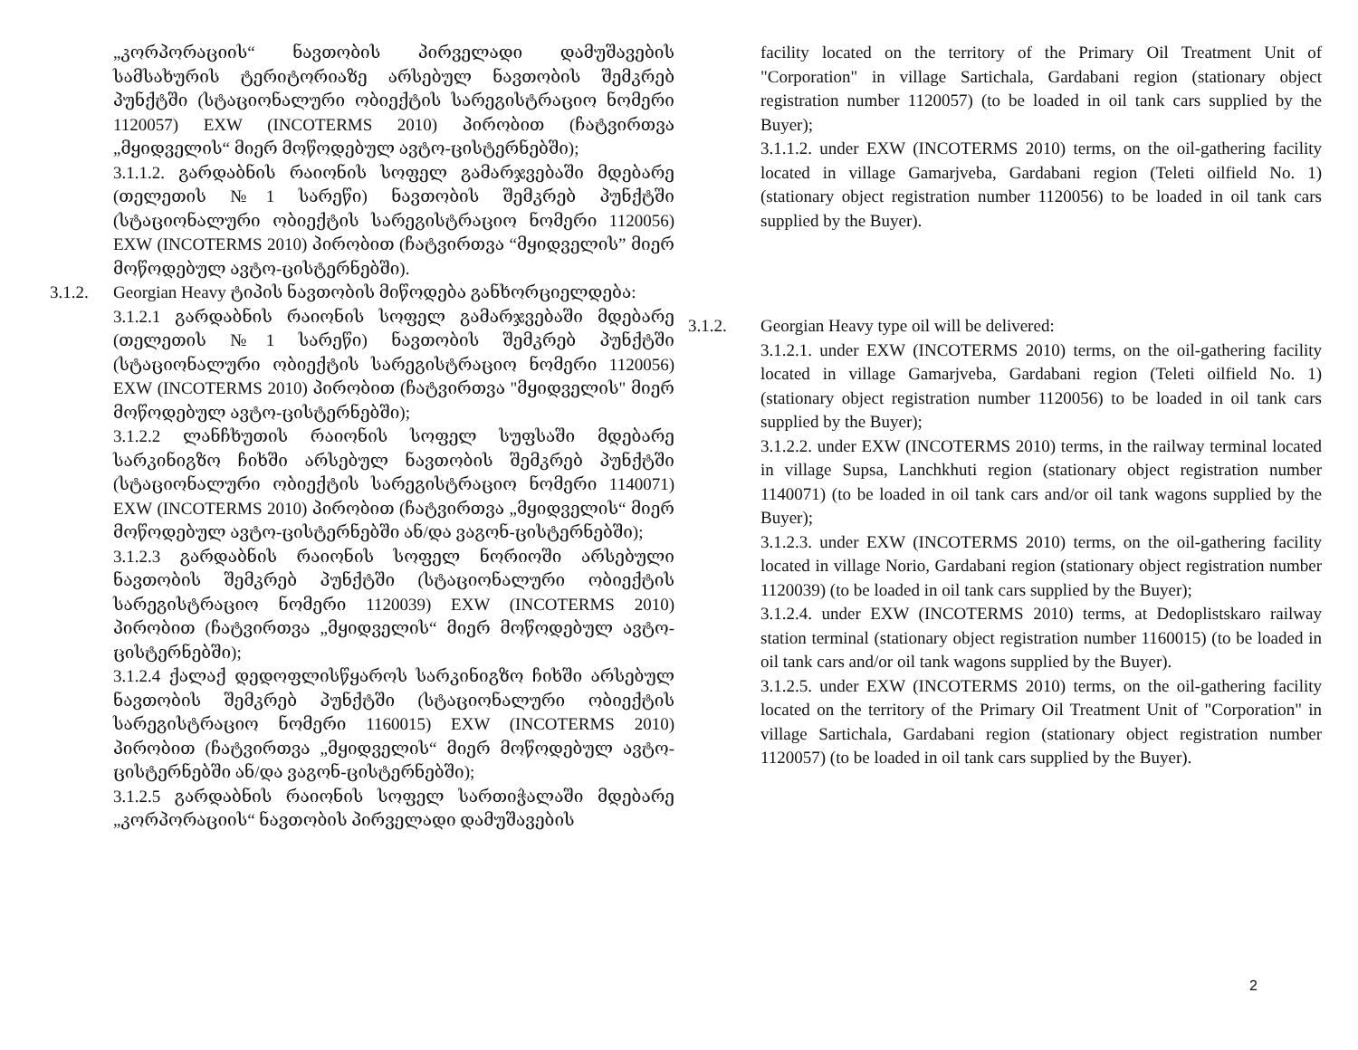„კორპორაციის“ ნავთობის პირველადი დამუშავების სამსახურის ტერიტორიაზე არსებულ ნავთობის შემკრებ პუნქტში (სტაციონალური ობიექტის სარეგისტრაციო ნომერი 1120057) EXW (INCOTERMS 2010) პირობით (ჩატვირთვა „მყიდველის“ მიერ მოწოდებულ ავტო-ცისტერნებში);
3.1.1.2. გარდაბნის რაიონის სოფელ გამარჯვებაში მდებარე (თელეთის №1 სარეწი) ნავთობის შემკრებ პუნქტში (სტაციონალური ობიექტის სარეგისტრაციო ნომერი 1120056) EXW (INCOTERMS 2010) პირობით (ჩატვირთვა “მყიდველის” მიერ მოწოდებულ ავტო-ცისტერნებში).
3.1.2. Georgian Heavy ტიპის ნავთობის მიწოდება განხორციელდება:
3.1.2.1 გარდაბნის რაიონის სოფელ გამარჯვებაში მდებარე (თელეთის №1 სარეწი) ნავთობის შემკრებ პუნქტში (სტაციონალური ობიექტის სარეგისტრაციო ნომერი 1120056) EXW (INCOTERMS 2010) პირობით (ჩატვირთვა "მყიდველის" მიერ მოწოდებულ ავტო-ცისტერნებში);
3.1.2.2 ლანჩხუთის რაიონის სოფელ სუფსაში მდებარე სარკინიგზო ჩიხში არსებულ ნავთობის შემკრებ პუნქტში (სტაციონალური ობიექტის სარეგისტრაციო ნომერი 1140071) EXW (INCOTERMS 2010) პირობით (ჩატვირთვა „მყიდველის“ მიერ მოწოდებულ ავტო-ცისტერნებში ან/და ვაგონ-ცისტერნებში);
3.1.2.3 გარდაბნის რაიონის სოფელ ნორიოში არსებული ნავთობის შემკრებ პუნქტში (სტაციონალური ობიექტის სარეგისტრაციო ნომერი 1120039) EXW (INCOTERMS 2010) პირობით (ჩატვირთვა „მყიდველის“ მიერ მოწოდებულ ავტო-ცისტერნებში);
3.1.2.4 ქალაქ დედოფლისწყაროს სარკინიგზო ჩიხში არსებულ ნავთობის შემკრებ პუნქტში (სტაციონალური ობიექტის სარეგისტრაციო ნომერი 1160015) EXW (INCOTERMS 2010) პირობით (ჩატვირთვა „მყიდველის“ მიერ მოწოდებულ ავტო-ცისტერნებში ან/და ვაგონ-ცისტერნებში);
3.1.2.5 გარდაბნის რაიონის სოფელ სართიჭალაში მდებარე „კორპორაციის“ ნავთობის პირველადი დამუშავების
facility located on the territory of the Primary Oil Treatment Unit of "Corporation" in village Sartichala, Gardabani region (stationary object registration number 1120057) (to be loaded in oil tank cars supplied by the Buyer);
3.1.1.2. under EXW (INCOTERMS 2010) terms, on the oil-gathering facility located in village Gamarjveba, Gardabani region (Teleti oilfield No. 1) (stationary object registration number 1120056) to be loaded in oil tank cars supplied by the Buyer).
3.1.2. Georgian Heavy type oil will be delivered:
3.1.2.1. under EXW (INCOTERMS 2010) terms, on the oil-gathering facility located in village Gamarjveba, Gardabani region (Teleti oilfield No. 1) (stationary object registration number 1120056) to be loaded in oil tank cars supplied by the Buyer);
3.1.2.2. under EXW (INCOTERMS 2010) terms, in the railway terminal located in village Supsa, Lanchkhuti region (stationary object registration number 1140071) (to be loaded in oil tank cars and/or oil tank wagons supplied by the Buyer);
3.1.2.3. under EXW (INCOTERMS 2010) terms, on the oil-gathering facility located in village Norio, Gardabani region (stationary object registration number 1120039) (to be loaded in oil tank cars supplied by the Buyer);
3.1.2.4. under EXW (INCOTERMS 2010) terms, at Dedoplistskaro railway station terminal (stationary object registration number 1160015) (to be loaded in oil tank cars and/or oil tank wagons supplied by the Buyer).
3.1.2.5. under EXW (INCOTERMS 2010) terms, on the oil-gathering facility located on the territory of the Primary Oil Treatment Unit of "Corporation" in village Sartichala, Gardabani region (stationary object registration number 1120057) (to be loaded in oil tank cars supplied by the Buyer).
2